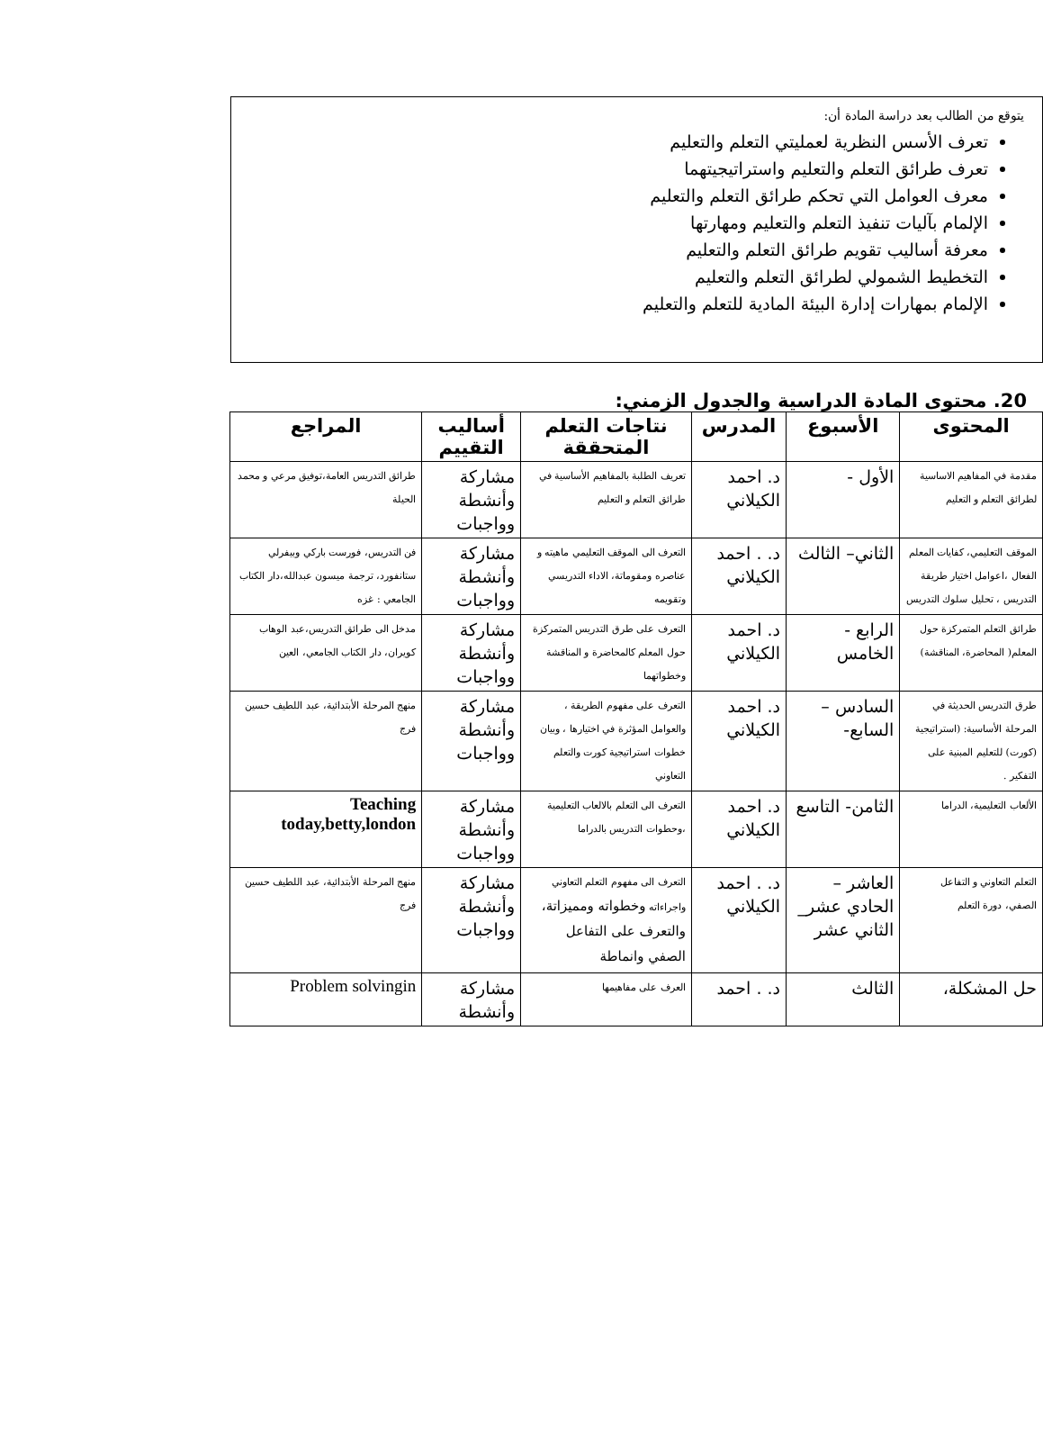يتوقع من الطالب بعد دراسة المادة أن:
تعرف الأسس النظرية لعمليتي التعلم والتعليم
تعرف طرائق التعلم والتعليم واستراتيجيتهما
معرف العوامل التي تحكم طرائق التعلم والتعليم
الإلمام بآليات تنفيذ التعلم والتعليم ومهارتها
معرفة أساليب تقويم طرائق التعلم والتعليم
التخطيط الشمولي لطرائق التعلم والتعليم
الإلمام بمهارات إدارة البيئة المادية للتعلم والتعليم
20. محتوى المادة الدراسية والجدول الزمني:
| المحتوى | الأسبوع | المدرس | نتاجات التعلم المتحققة | أساليب التقييم | المراجع |
| --- | --- | --- | --- | --- | --- |
| مقدمة في المفاهيم الاساسية لطرائق التعلم و التعليم | الأول - | د. احمد الكيلاني | تعريف الطلبة بالمفاهيم الأساسية في طرائق التعلم و التعليم | مشاركة وأنشطة وواجبات | طرائق التدريس العامة،توفيق مرعي و محمد الحيلة |
| الموقف التعليمي، كفايات المعلم الفعال ،اعوامل اختيار طريقة التدريس ، تحليل سلوك التدريس | الثاني– الثالث | د. . احمد الكيلاني | التعرف الى الموقف التعليمي ماهيته و عناصره ومقوماتة، الاداء التدريسي وتقويمه | مشاركة وأنشطة وواجبات | فن التدريس، فورست باركي وبيفرلي ستانفورد، ترجمة ميسون عبدالله،دار الكتاب الجامعي : غزه |
| طرائق التعلم المتمركزة حول المعلم( المحاضرة، المناقشة) | الرابع - الخامس | د. احمد الكيلاني | التعرف على طرق التدريس المتمركزة حول المعلم كالمحاضرة و المناقشة وخطواتهما | مشاركة وأنشطة وواجبات | مدخل الى طرائق التدريس،عبد الوهاب كويران، دار الكتاب الجامعي، العين |
| طرق التدريس الحديثة في المرحلة الأساسية: (استراتيجية (كورت) للتعليم المبنية على التفكير . | السادس – السابع- | د. احمد الكيلاني | التعرف على مفهوم الطريقة ، والعوامل المؤثرة في اختيارها ، وبيان خطوات استراتيجية كورت والتعلم التعاوني | مشاركة وأنشطة وواجبات | منهج المرحلة الأبتدائية، عبد اللطيف حسين فرج |
| الألعاب التعليمية، الدراما | الثامن- التاسع | د. احمد الكيلاني | التعرف الى التعلم بالالعاب التعليمية ،وحطوات التدريس بالدراما | مشاركة وأنشطة وواجبات | Teaching today,betty,london |
| التعلم التعاوني و التفاعل الصفي، دورة التعلم | العاشر –الحادي عشر_ الثاني عشر | د. . احمد الكيلاني | التعرف الى مفهوم التعلم التعاوني واجراءاته وخطواته ومميزاتة، والتعرف على التفاعل الصفي وانماطة | مشاركة وأنشطة وواجبات | منهج المرحلة الأبتدائية، عبد اللطيف حسين فرج |
| حل المشكلة، | الثالث | د. . احمد | العرف على مفاهيمها | مشاركة وأنشطة | Problem solvingin |